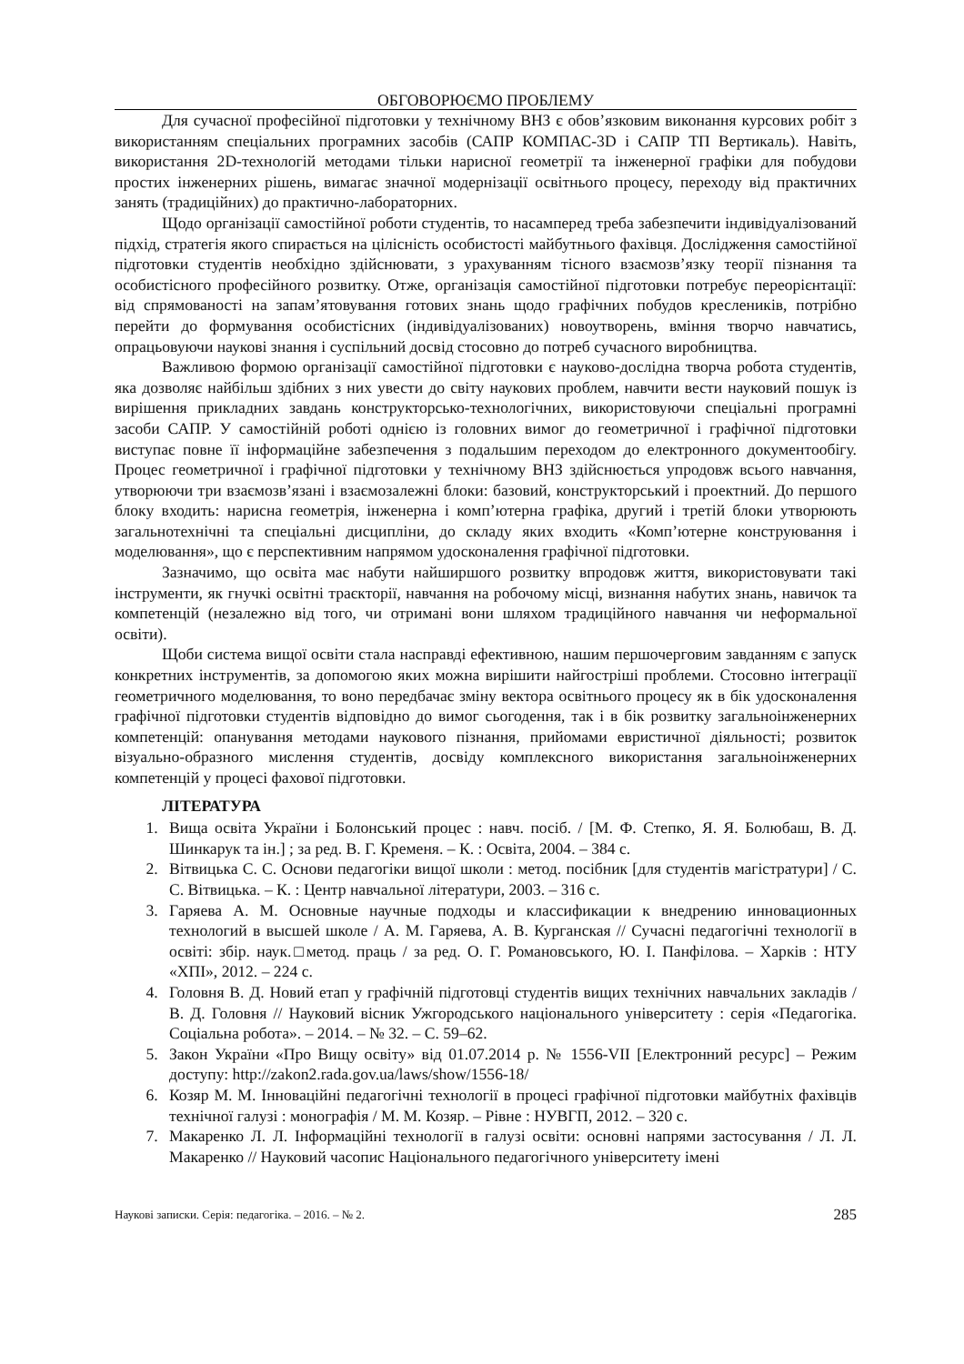ОБГОВОРЮЄМО ПРОБЛЕМУ
Для сучасної професійної підготовки у технічному ВНЗ є обов’язковим виконання курсових робіт з використанням спеціальних програмних засобів (САПР КОМПАС-3D і САПР ТП Вертикаль). Навіть, використання 2D-технологій методами тільки нарисної геометрії та інженерної графіки для побудови простих інженерних рішень, вимагає значної модернізації освітнього процесу, переходу від практичних занять (традиційних) до практично-лабораторних.
Щодо організації самостійної роботи студентів, то насамперед треба забезпечити індивідуалізований підхід, стратегія якого спирається на цілісність особистості майбутнього фахівця. Дослідження самостійної підготовки студентів необхідно здійснювати, з урахуванням тісного взаємозв’язку теорії пізнання та особистісного професійного розвитку. Отже, організація самостійної підготовки потребує переорієнтації: від спрямованості на запам’ятовування готових знань щодо графічних побудов креслеників, потрібно перейти до формування особистісних (індивідуалізованих) новоутворень, вміння творчо навчатись, опрацьовуючи наукові знання і суспільний досвід стосовно до потреб сучасного виробництва.
Важливою формою організації самостійної підготовки є науково-дослідна творча робота студентів, яка дозволяє найбільш здібних з них увести до світу наукових проблем, навчити вести науковий пошук із вирішення прикладних завдань конструкторсько-технологічних, використовуючи спеціальні програмні засоби САПР. У самостійній роботі однією із головних вимог до геометричної і графічної підготовки виступає повне її інформаційне забезпечення з подальшим переходом до електронного документообігу. Процес геометричної і графічної підготовки у технічному ВНЗ здійснюється упродовж всього навчання, утворюючи три взаємозв’язані і взаємозалежні блоки: базовий, конструкторський і проектний. До першого блоку входить: нарисна геометрія, інженерна і комп’ютерна графіка, другий і третій блоки утворюють загальнотехнічні та спеціальні дисципліни, до складу яких входить «Комп’ютерне конструювання і моделювання», що є перспективним напрямом удосконалення графічної підготовки.
Зазначимо, що освіта має набути найширшого розвитку впродовж життя, використовувати такі інструменти, як гнучкі освітні траєкторії, навчання на робочому місці, визнання набутих знань, навичок та компетенцій (незалежно від того, чи отримані вони шляхом традиційного навчання чи неформальної освіти).
Щоби система вищої освіти стала насправді ефективною, нашим першочерговим завданням є запуск конкретних інструментів, за допомогою яких можна вирішити найгостріші проблеми. Стосовно інтеграції геометричного моделювання, то воно передбачає зміну вектора освітнього процесу як в бік удосконалення графічної підготовки студентів відповідно до вимог сьогодення, так і в бік розвитку загальноінженерних компетенцій: опанування методами наукового пізнання, прийомами евристичної діяльності; розвиток візуально-образного мислення студентів, досвіду комплексного використання загальноінженерних компетенцій у процесі фахової підготовки.
ЛІТЕРАТУРА
1. Вища освіта України і Болонський процес : навч. посіб. / [М. Ф. Степко, Я. Я. Болюбаш, В. Д. Шинкарук та ін.] ; за ред. В. Г. Кременя. – К. : Освіта, 2004. – 384 с.
2. Вітвицька С. С. Основи педагогіки вищої школи : метод. посібник [для студентів магістратури] / С. С. Вітвицька. – К. : Центр навчальної літератури, 2003. – 316 с.
3. Гаряева А. М. Основные научные подходы и классификации к внедрению инновационных технологий в высшей школе / А. М. Гаряева, А. В. Курганская // Сучасні педагогічні технології в освіті: збір. наук.□метод. праць / за ред. О. Г. Романовського, Ю. І. Панфілова. – Харків : НТУ «ХПІ», 2012. – 224 с.
4. Головня В. Д. Новий етап у графічній підготовці студентів вищих технічних навчальних закладів / В. Д. Головня // Науковий вісник Ужгородського національного університету : серія «Педагогіка. Соціальна робота». – 2014. – № 32. – С. 59–62.
5. Закон України «Про Вищу освіту» від 01.07.2014 р. № 1556-VII [Електронний ресурс] – Режим доступу: http://zakon2.rada.gov.ua/laws/show/1556-18/
6. Козяр М. М. Інноваційні педагогічні технології в процесі графічної підготовки майбутніх фахівців технічної галузі : монографія / М. М. Козяр. – Рівне : НУВГП, 2012. – 320 с.
7. Макаренко Л. Л. Інформаційні технології в галузі освіти: основні напрями застосування / Л. Л. Макаренко // Науковий часопис Національного педагогічного університету імені
Наукові записки. Серія: педагогіка. – 2016. – № 2. 285